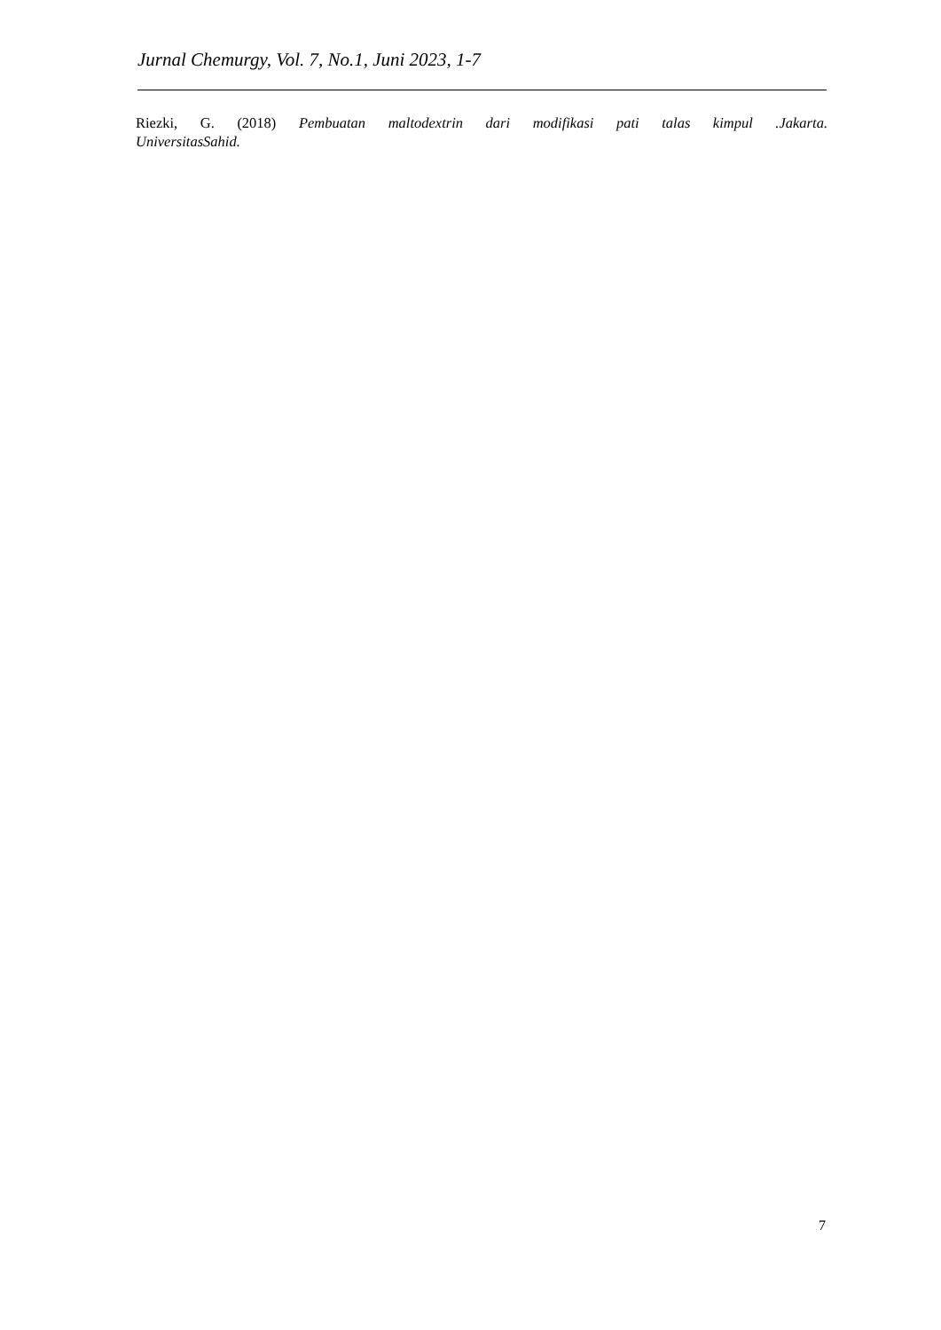Jurnal Chemurgy, Vol. 7, No.1, Juni 2023, 1-7
Riezki, G. (2018) Pembuatan maltodextrin dari modifikasi pati talas kimpul .Jakarta.
UniversitasSahid.
7